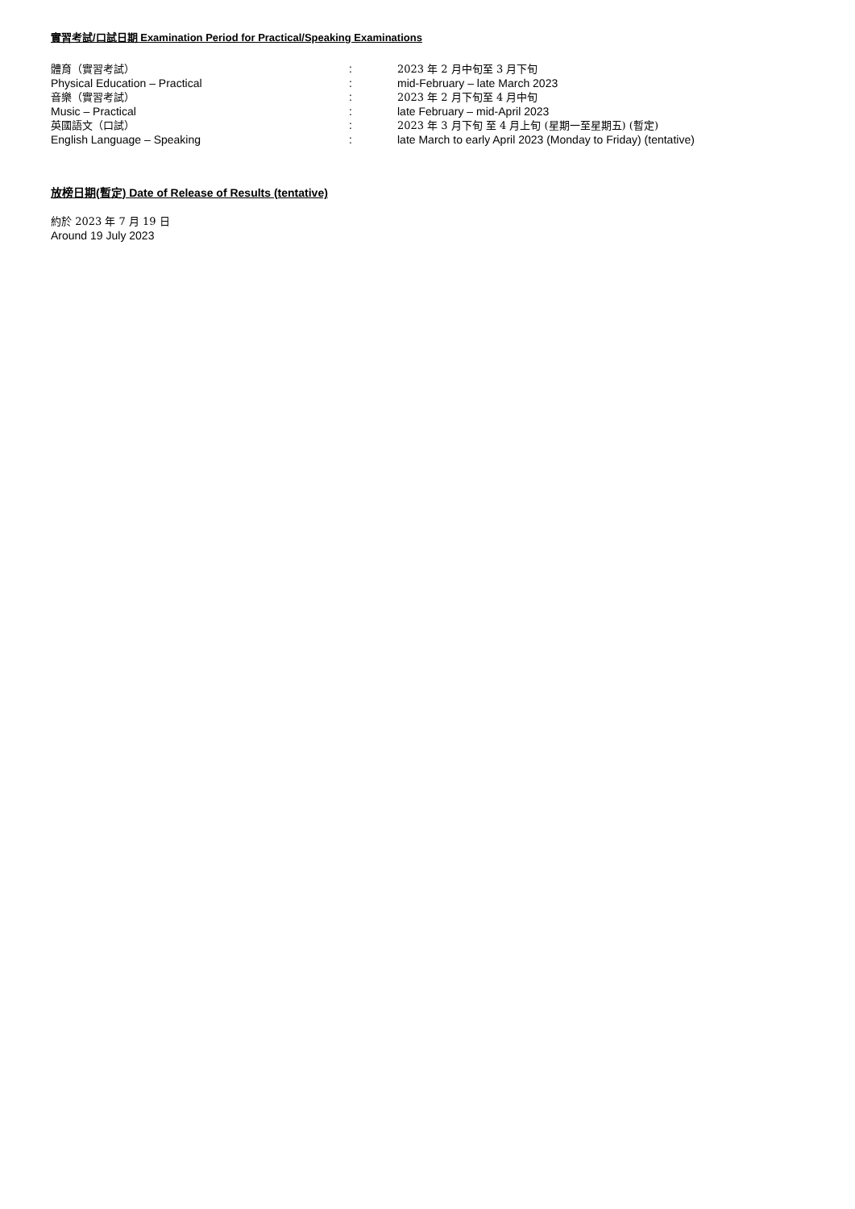實習考試/口試日期 Examination Period for Practical/Speaking Examinations
| 體育（實習考試） | : | 2023 年 2 月中旬至 3 月下旬 |
| Physical Education – Practical | : | mid-February – late March 2023 |
| 音樂（實習考試） | : | 2023 年 2 月下旬至 4 月中旬 |
| Music – Practical | : | late February – mid-April 2023 |
| 英國語文（口試） | : | 2023 年 3 月下旬 至 4 月上旬 (星期一至星期五) (暫定) |
| English Language – Speaking | : | late March to early April 2023 (Monday to Friday) (tentative) |
放榜日期(暫定) Date of Release of Results (tentative)
約於 2023 年 7 月 19 日
Around 19 July 2023